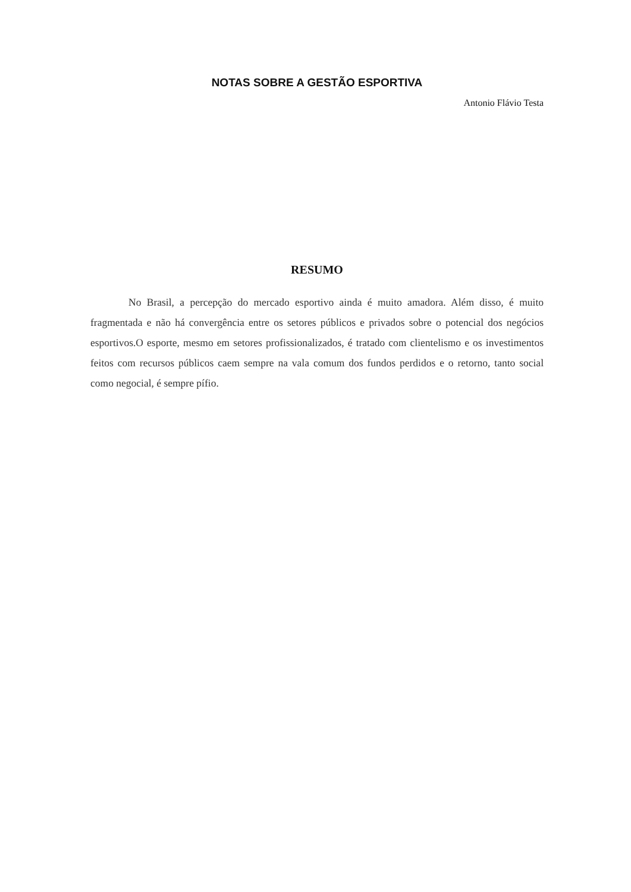NOTAS SOBRE A GESTÃO ESPORTIVA
Antonio Flávio Testa
RESUMO
No Brasil, a percepção do mercado esportivo ainda é muito amadora. Além disso, é muito fragmentada e não há convergência entre os setores públicos e privados sobre o potencial dos negócios esportivos.O esporte, mesmo em setores profissionalizados, é tratado com clientelismo e os investimentos feitos com recursos públicos caem sempre na vala comum dos fundos perdidos e o retorno, tanto social como negocial, é sempre pífio.